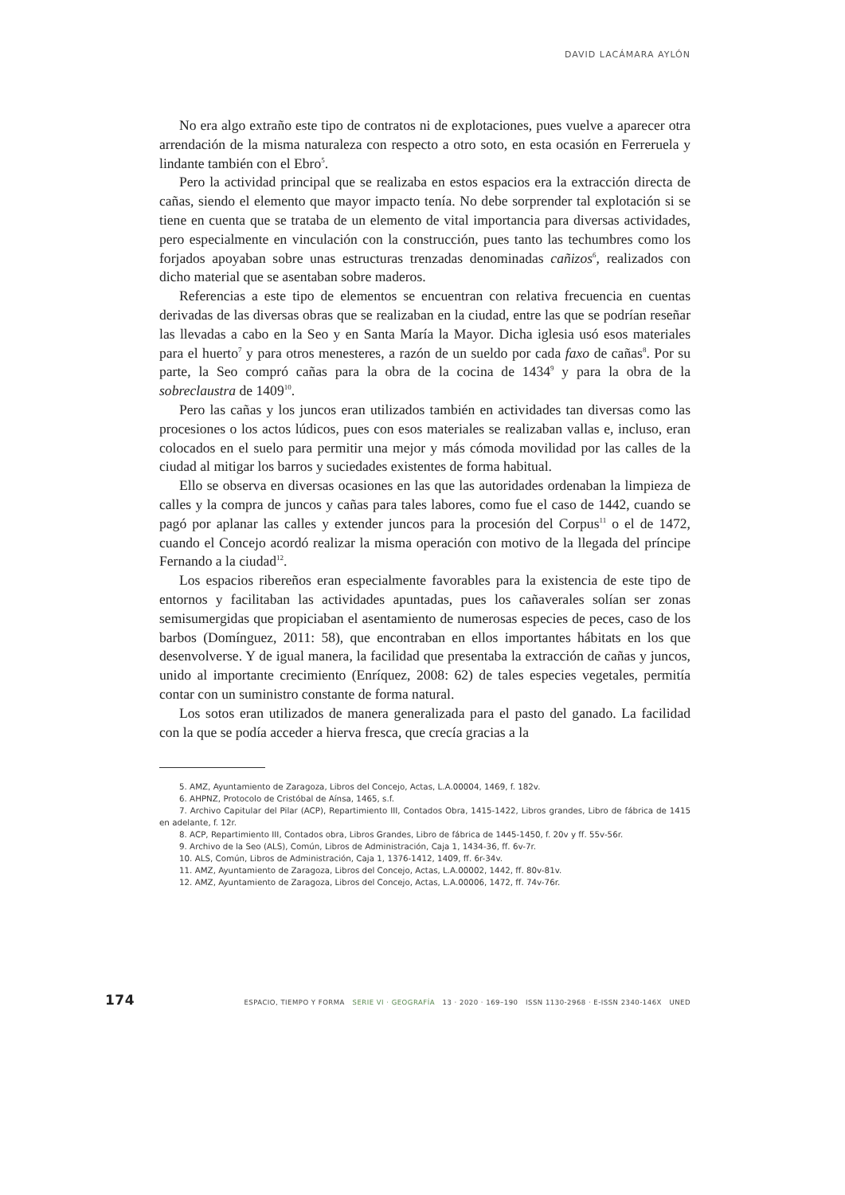DAVID LACÁMARA AYLÓN
No era algo extraño este tipo de contratos ni de explotaciones, pues vuelve a aparecer otra arrendación de la misma naturaleza con respecto a otro soto, en esta ocasión en Ferreruela y lindante también con el Ebro<sup>5</sup>.
Pero la actividad principal que se realizaba en estos espacios era la extracción directa de cañas, siendo el elemento que mayor impacto tenía. No debe sorprender tal explotación si se tiene en cuenta que se trataba de un elemento de vital importancia para diversas actividades, pero especialmente en vinculación con la construcción, pues tanto las techumbres como los forjados apoyaban sobre unas estructuras trenzadas denominadas cañizos<sup>6</sup>, realizados con dicho material que se asentaban sobre maderos.
Referencias a este tipo de elementos se encuentran con relativa frecuencia en cuentas derivadas de las diversas obras que se realizaban en la ciudad, entre las que se podrían reseñar las llevadas a cabo en la Seo y en Santa María la Mayor. Dicha iglesia usó esos materiales para el huerto<sup>7</sup> y para otros menesteres, a razón de un sueldo por cada faxo de cañas<sup>8</sup>. Por su parte, la Seo compró cañas para la obra de la cocina de 1434<sup>9</sup> y para la obra de la sobreclaustra de 1409<sup>10</sup>.
Pero las cañas y los juncos eran utilizados también en actividades tan diversas como las procesiones o los actos lúdicos, pues con esos materiales se realizaban vallas e, incluso, eran colocados en el suelo para permitir una mejor y más cómoda movilidad por las calles de la ciudad al mitigar los barros y suciedades existentes de forma habitual.
Ello se observa en diversas ocasiones en las que las autoridades ordenaban la limpieza de calles y la compra de juncos y cañas para tales labores, como fue el caso de 1442, cuando se pagó por aplanar las calles y extender juncos para la procesión del Corpus<sup>11</sup> o el de 1472, cuando el Concejo acordó realizar la misma operación con motivo de la llegada del príncipe Fernando a la ciudad<sup>12</sup>.
Los espacios ribereños eran especialmente favorables para la existencia de este tipo de entornos y facilitaban las actividades apuntadas, pues los cañaverales solían ser zonas semisumergidas que propiciaban el asentamiento de numerosas especies de peces, caso de los barbos (Domínguez, 2011: 58), que encontraban en ellos importantes hábitats en los que desenvolverse. Y de igual manera, la facilidad que presentaba la extracción de cañas y juncos, unido al importante crecimiento (Enríquez, 2008: 62) de tales especies vegetales, permitía contar con un suministro constante de forma natural.
Los sotos eran utilizados de manera generalizada para el pasto del ganado. La facilidad con la que se podía acceder a hierva fresca, que crecía gracias a la
5. AMZ, Ayuntamiento de Zaragoza, Libros del Concejo, Actas, L.A.00004, 1469, f. 182v.
6. AHPNZ, Protocolo de Cristóbal de Aínsa, 1465, s.f.
7. Archivo Capitular del Pilar (ACP), Repartimiento III, Contados Obra, 1415-1422, Libros grandes, Libro de fábrica de 1415 en adelante, f. 12r.
8. ACP, Repartimiento III, Contados obra, Libros Grandes, Libro de fábrica de 1445-1450, f. 20v y ff. 55v-56r.
9. Archivo de la Seo (ALS), Común, Libros de Administración, Caja 1, 1434-36, ff. 6v-7r.
10. ALS, Común, Libros de Administración, Caja 1, 1376-1412, 1409, ff. 6r-34v.
11. AMZ, Ayuntamiento de Zaragoza, Libros del Concejo, Actas, L.A.00002, 1442, ff. 80v-81v.
12. AMZ, Ayuntamiento de Zaragoza, Libros del Concejo, Actas, L.A.00006, 1472, ff. 74v-76r.
174 ESPACIO, TIEMPO Y FORMA SERIE VI · GEOGRAFÍA 13 · 2020 · 169–190 ISSN 1130-2968 · E-ISSN 2340-146X UNED